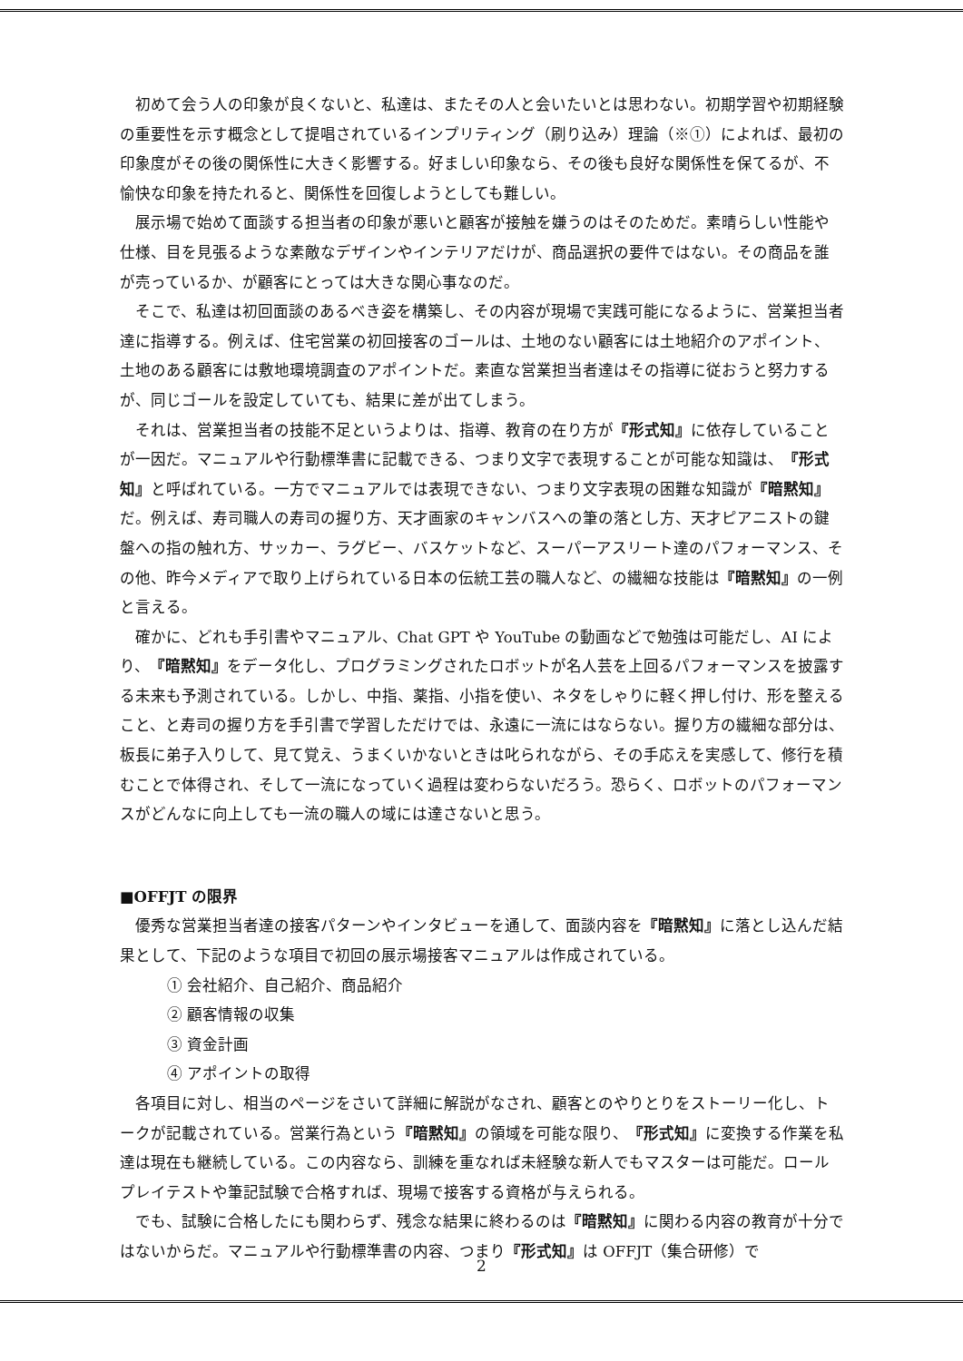初めて会う人の印象が良くないと、私達は、またその人と会いたいとは思わない。初期学習や初期経験の重要性を示す概念として提唱されているインプリティング（刷り込み）理論（※①）によれば、最初の印象度がその後の関係性に大きく影響する。好ましい印象なら、その後も良好な関係性を保てるが、不愉快な印象を持たれると、関係性を回復しようとしても難しい。
展示場で始めて面談する担当者の印象が悪いと顧客が接触を嫌うのはそのためだ。素晴らしい性能や仕様、目を見張るような素敵なデザインやインテリアだけが、商品選択の要件ではない。その商品を誰が売っているか、が顧客にとっては大きな関心事なのだ。
そこで、私達は初回面談のあるべき姿を構築し、その内容が現場で実践可能になるように、営業担当者達に指導する。例えば、住宅営業の初回接客のゴールは、土地のない顧客には土地紹介のアポイント、土地のある顧客には敷地環境調査のアポイントだ。素直な営業担当者達はその指導に従おうと努力するが、同じゴールを設定していても、結果に差が出てしまう。
それは、営業担当者の技能不足というよりは、指導、教育の在り方が『形式知』に依存していることが一因だ。マニュアルや行動標準書に記載できる、つまり文字で表現することが可能な知識は、『形式知』と呼ばれている。一方でマニュアルでは表現できない、つまり文字表現の困難な知識が『暗黙知』だ。例えば、寿司職人の寿司の握り方、天才画家のキャンバスへの筆の落とし方、天才ピアニストの鍵盤への指の触れ方、サッカー、ラグビー、バスケットなど、スーパーアスリート達のパフォーマンス、その他、昨今メディアで取り上げられている日本の伝統工芸の職人など、の繊細な技能は『暗黙知』の一例と言える。
確かに、どれも手引書やマニュアル、Chat GPT や YouTube の動画などで勉強は可能だし、AI により、『暗黙知』をデータ化し、プログラミングされたロボットが名人芸を上回るパフォーマンスを披露する未来も予測されている。しかし、中指、薬指、小指を使い、ネタをしゃりに軽く押し付け、形を整えること、と寿司の握り方を手引書で学習しただけでは、永遠に一流にはならない。握り方の繊細な部分は、板長に弟子入りして、見て覚え、うまくいかないときは叱られながら、その手応えを実感して、修行を積むことで体得され、そして一流になっていく過程は変わらないだろう。恐らく、ロボットのパフォーマンスがどんなに向上しても一流の職人の域には達さないと思う。
■OFFJT の限界
優秀な営業担当者達の接客パターンやインタビューを通して、面談内容を『暗黙知』に落とし込んだ結果として、下記のような項目で初回の展示場接客マニュアルは作成されている。
① 会社紹介、自己紹介、商品紹介
② 顧客情報の収集
③ 資金計画
④ アポイントの取得
各項目に対し、相当のページをさいて詳細に解説がなされ、顧客とのやりとりをストーリー化し、トークが記載されている。営業行為という『暗黙知』の領域を可能な限り、『形式知』に変換する作業を私達は現在も継続している。この内容なら、訓練を重なれば未経験な新人でもマスターは可能だ。ロールプレイテストや筆記試験で合格すれば、現場で接客する資格が与えられる。
でも、試験に合格したにも関わらず、残念な結果に終わるのは『暗黙知』に関わる内容の教育が十分ではないからだ。マニュアルや行動標準書の内容、つまり『形式知』は OFFJT（集合研修）で
2